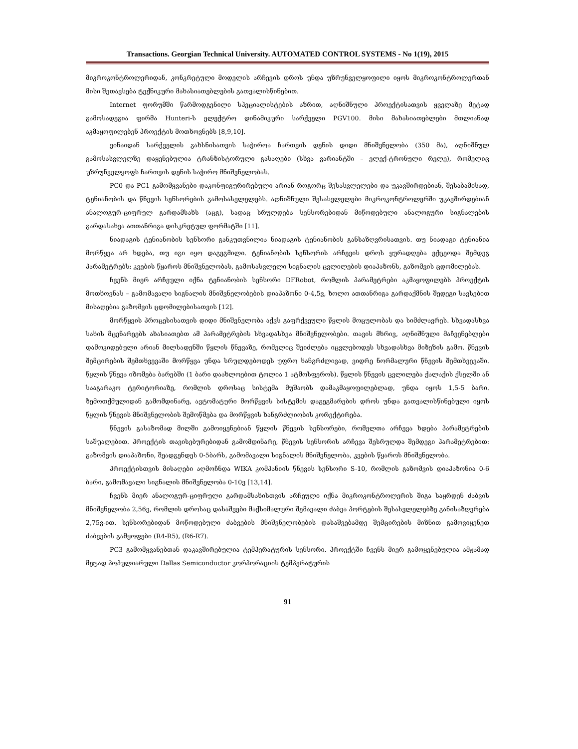Transactions. Georgian Technical University. AUTOMATED CONTROL SYSTEMS - No 1(19), 2015
მიკროკონტროლერიდან, კონკრეტული მოდელის არჩევის დროს უნდა უზრუნველყოფილი იყოს მიკროკონტროლერთან მისი შეთავსება ტექნიკური მახასიათებლების გათვალისწინებით.
Internet ფორუმში წარმოდგენილი სპეციალისტების აზრით, აღნიშნული პროექტისათვის ყველაზე მეტად გამოსადეგია ფირმა Hunteri-ს ელექტრო დინამიკური სარქველი PGV100. მისი მახასიათებლები მთლიანად აკმაყოფილებენ პროექტის მოთხოვნებს [8,9,10].
ვინაიდან სარქველის გახსნისათვის საჭიროა ჩართვის დენის დიდი მნიშვნელობა (350 მა), აღნიშნულ გამოსასვლელზე დაყენებულია ტრანზისტორული გასაღები (სხვა ვარიანტში – ელექ-ტრონული რელე), რომელიც უზრუნველყოფს ჩართვის დენის საჭირო მნიშვნელობას.
PC0 და PC1 გამომყვანები დაკონფიგურირებული არიან როგორც შესასვლელები და უკავშირდებიან, შესაბამისად, ტენიანობის და წნევის სენსორების გამოსასვლელებს. აღნიშნული შესასვლელები მიკროკონტროლერში უკავშირდებიან ანალოგურ-ციფრულ გარდამსახს (აცგ), სადაც სრულდება სენსორებიდან მიწოდებული ანალოგური სიგნალების გარდასახვა ათთანრიგა დისკრეტულ ფორმატში [11].
ნიადაგის ტენიანობის სენსორი განკუთვნილია ნიადაგის ტენიანობის განსაზღვრისათვის. თუ ნიადაგი ტენიანია მორწყვა არ ხდება, თუ იგი იყო დაგეგმილი. ტენიანობის სენსორის არჩევის დროს ყურადღება ექცეოდა შემდეგ პარამეტრებს: კვების წყაროს მნიშვნელობას, გამოსასვლელი სიგნალის ცვლილების დიაპაზონს, გაზომვის ცდომილებას.
ჩვენს მიერ არჩეული იქნა ტენიანობის სენსორი DFRobot, რომლის პარამეტრები აკმაყოფილებს პროექტის მოთხოვნას – გამომავალი სიგნალის მნიშვნელობების დიაპაზონი 0-4,5ვ, ხოლო ათთანრიგა გარდაქმნის შედეგი სავსებით მისაღებია გაზომვის ცდომილებისათვის [12].
მორწყვის პროცესისათვის დიდი მნიშვნელობა აქვს გაფრქვეული წყლის მოცულობას და სიმძლავრეს. სხვადასხვა სახის მცენარეებს ახასიათებთ ამ პარამეტრების სხვადასხვა მნიშვნელობები. თავის მხრივ, აღნიშნული მაჩვენებლები დამოკიდებული არიან მილსადენში წყლის წნევაზე, რომელიც შეიძლება იცვლებოდეს სხვადასხვა მიზეზის გამო. წნევის შემცირების შემთხვევაში მორწყვა უნდა სრულდებოდეს უფრო ხანგრძლივად, ვიდრე ნორმალური წნევის შემთხვევაში. წყლის წნევა იზომება ბარებში (1 ბარი დაახლოებით ტოლია 1 ატმოსფეროს). წყლის წნევის ცვლილება ქალაქის ქსელში ან სააგარაკო ტერიტორიაზე, რომლის დროსაც სისტემა მუშაობს დამაკმაყოფილებლად, უნდა იყოს 1,5-5 ბარი. ზემოთქმულიდან გამომდინარე, ავტომატური მორწყვის სისტემის დაგეგმარების დროს უნდა გათვალისწინებული იყოს წყლის წნევის მნიშვნელობის შემოწმება და მორწყვის ხანგრძლიობის კორექტირება.
წნევის გასაზომად მილში გამოიყენებიან წყლის წნევის სენსორები, რომელთა არჩევა ხდება პარამეტრების საშუალებით. პროექტის თავისებურებიდან გამომდინარე, წნევის სენსორის არჩევა შესრულდა შემდეგი პარამეტრებით: გაზომვის დიაპაზონი, შეადგენდეს 0-5ბარს, გამომავალი სიგნალის მნიშვნელობა, კვების წყაროს მნიშვნელობა.
პროექტისთვის მისაღები აღმოჩნდა WIKA კომპანიის წნევის სენსორი S-10, რომლის გაზომვის დიაპაზონია 0-6 ბარი, გამომავალი სიგნალის მნიშვნელობა 0-10ვ [13,14].
ჩვენს მიერ ანალოგურ-ციფრული გარდამსახისთვის არჩეული იქნა მიკროკონტროლერის შიგა საყრდენ ძაბვის მნიშვნელობა 2,56ვ, რომლის დროსაც დასაშვები მაქსიმალური შემავალი ძაბვა პორტების შესასვლელებზე განისაზღვრება 2,75ვ-ით. სენსორებიდან მოწოდებული ძაბვების მნიშვნელობების დასაშვებამდე შემცირების მიზნით გამოვიყენეთ ძაბვების გამყოფები (R4-R5), (R6-R7).
PC3 გამომყვანებთან დაკავშირებულია ტემპერატურის სენსორი. პროექტში ჩვენს მიერ გამოყენებულია ამჟამად მეტად პოპულიარული Dallas Semiconductor კორპორაციის ტემპერატურის
91